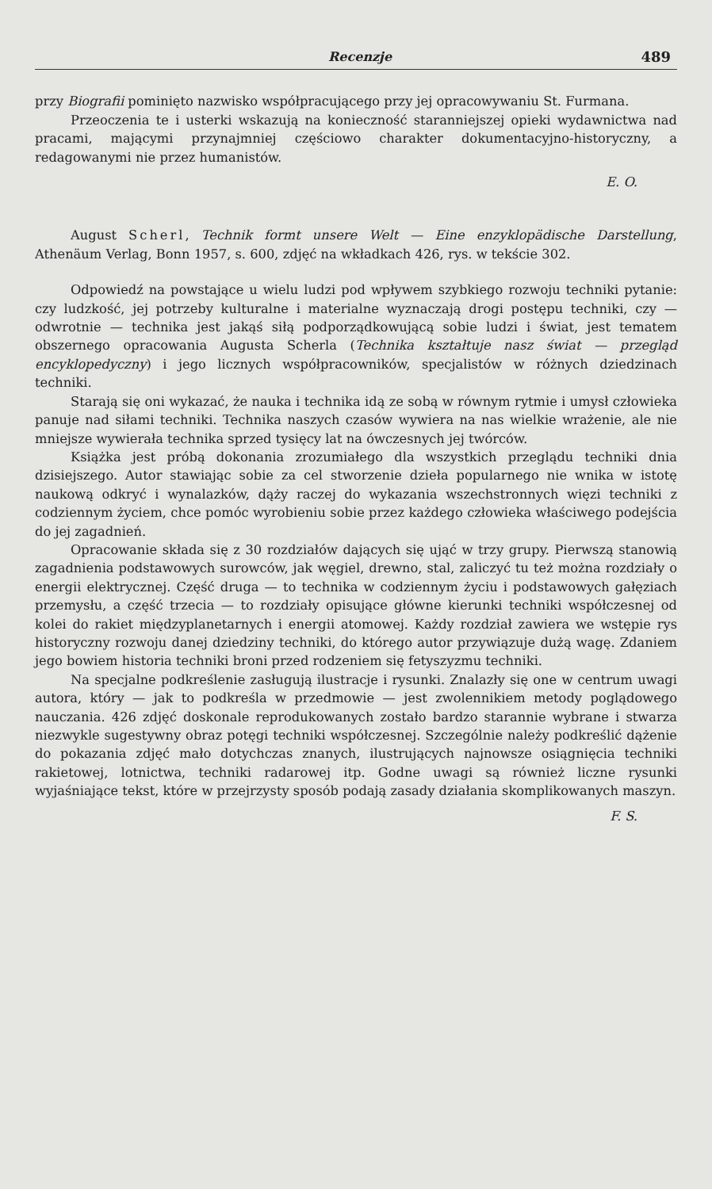Recenzje 489
przy Biografii pominięto nazwisko współpracującego przy jej opracowywaniu St. Furmana.
Przeoczenia te i usterki wskazują na konieczność staranniejszej opieki wydawnictwa nad pracami, mającymi przynajmniej częściowo charakter dokumentacyjno-historyczny, a redagowanymi nie przez humanistów.
E. O.
August Scherl, Technik formt unsere Welt — Eine enzyklopädische Darstellung, Athenäum Verlag, Bonn 1957, s. 600, zdjęć na wkładkach 426, rys. w tekście 302.
Odpowiedź na powstające u wielu ludzi pod wpływem szybkiego rozwoju techniki pytanie: czy ludzkość, jej potrzeby kulturalne i materialne wyznaczają drogi postępu techniki, czy — odwrotnie — technika jest jakąś siłą podporządkowującą sobie ludzi i świat, jest tematem obszernego opracowania Augusta Scherla (Technika kształtuje nasz świat — przegląd encyklopedyczny) i jego licznych współpracowników, specjalistów w różnych dziedzinach techniki.
Starają się oni wykazać, że nauka i technika idą ze sobą w równym rytmie i umysł człowieka panuje nad siłami techniki. Technika naszych czasów wywiera na nas wielkie wrażenie, ale nie mniejsze wywierała technika sprzed tysięcy lat na ówczesnych jej twórców.
Książka jest próbą dokonania zrozumiałego dla wszystkich przeglądu techniki dnia dzisiejszego. Autor stawiając sobie za cel stworzenie dzieła popularnego nie wnika w istotę naukową odkryć i wynalazków, dąży raczej do wykazania wszechstronnych więzi techniki z codziennym życiem, chce pomóc wyrobieniu sobie przez każdego człowieka właściwego podejścia do jej zagadnień.
Opracowanie składa się z 30 rozdziałów dających się ująć w trzy grupy. Pierwszą stanowią zagadnienia podstawowych surowców, jak węgiel, drewno, stal, zaliczyć tu też można rozdziały o energii elektrycznej. Część druga — to technika w codziennym życiu i podstawowych gałęziach przemysłu, a część trzecia — to rozdziały opisujące główne kierunki techniki współczesnej od kolei do rakiet międzyplanetarnych i energii atomowej. Każdy rozdział zawiera we wstępie rys historyczny rozwoju danej dziedziny techniki, do którego autor przywiązuje dużą wagę. Zdaniem jego bowiem historia techniki broni przed rodzeniem się fetyszyzmu techniki.
Na specjalne podkreślenie zasługują ilustracje i rysunki. Znalazły się one w centrum uwagi autora, który — jak to podkreśla w przedmowie — jest zwolennikiem metody poglądowego nauczania. 426 zdjęć doskonale reprodukowanych zostało bardzo starannie wybrane i stwarza niezwykle sugestywny obraz potęgi techniki współczesnej. Szczególnie należy podkreślić dążenie do pokazania zdjęć mało dotychczas znanych, ilustrujących najnowsze osiągnięcia techniki rakietowej, lotnictwa, techniki radarowej itp. Godne uwagi są również liczne rysunki wyjaśniające tekst, które w przejrzysty sposób podają zasady działania skomplikowanych maszyn.
F. S.